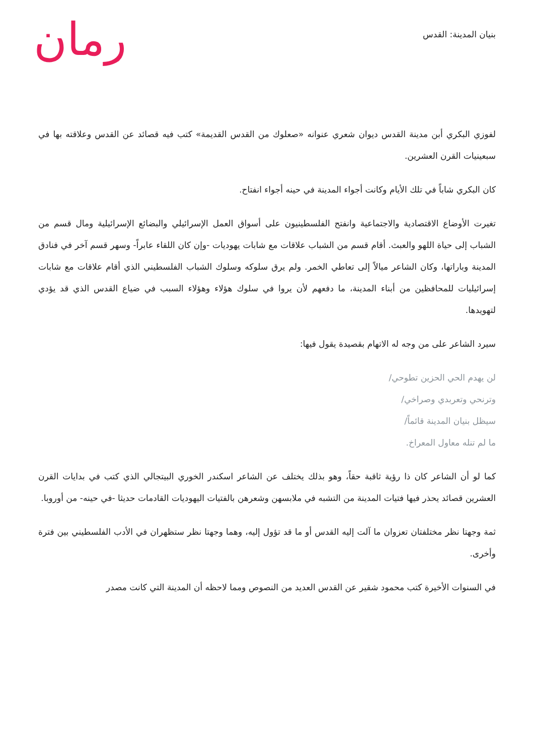بنيان المدينة: القدس
رمان
لفوزي البكري أبن مدينة القدس ديوان شعري عنوانه «صعلوك من القدس القديمة» كتب فيه قصائد عن القدس وعلاقته بها في سبعينيات القرن العشرين.
كان البكري شاباً في تلك الأيام وكانت أجواء المدينة في حينه أجواء انفتاح.
تغيرت الأوضاع الاقتصادية والاجتماعية وانفتح الفلسطينيون على أسواق العمل الإسرائيلي والبضائع الإسرائيلية ومال قسم من الشباب إلى حياة اللهو والعبث. أقام قسم من الشباب علاقات مع شابات يهوديات -وإن كان اللقاء عابراً- وسهر قسم آخر في فنادق المدينة وباراتها، وكان الشاعر ميالاً إلى تعاطي الخمر. ولم يرق سلوكه وسلوك الشباب الفلسطيني الذي أقام علاقات مع شابات إسرائيليات للمحافظين من أبناء المدينة، ما دفعهم لأن يروا في سلوك هؤلاء وهؤلاء السبب في ضياع القدس الذي قد يؤدي لتهويدها.
سيرد الشاعر على من وجه له الاتهام بقصيدة يقول فيها:
لن يهدم الحي الحزين تطوحي/
وترنحي وتعربدي وصراخي/
سيظل بنيان المدينة قائماً/
ما لم تنله معاول المعراخ.
كما لو أن الشاعر كان ذا رؤية ثاقبة حقاً، وهو بذلك يختلف عن الشاعر اسكندر الخوري البيتجالي الذي كتب في بدايات القرن العشرين قصائد يحذر فيها فتيات المدينة من التشبه في ملابسهن وشعرهن بالفتيات اليهوديات القادمات حديثا -في حينه- من أوروبا.
ثمة وجهتا نظر مختلفتان تعزوان ما آلت إليه القدس أو ما قد تؤول إليه، وهما وجهتا نظر ستظهران في الأدب الفلسطيني بين فترة وأخرى.
في السنوات الأخيرة كتب محمود شقير عن القدس العديد من النصوص ومما لاحظه أن المدينة التي كانت مصدر